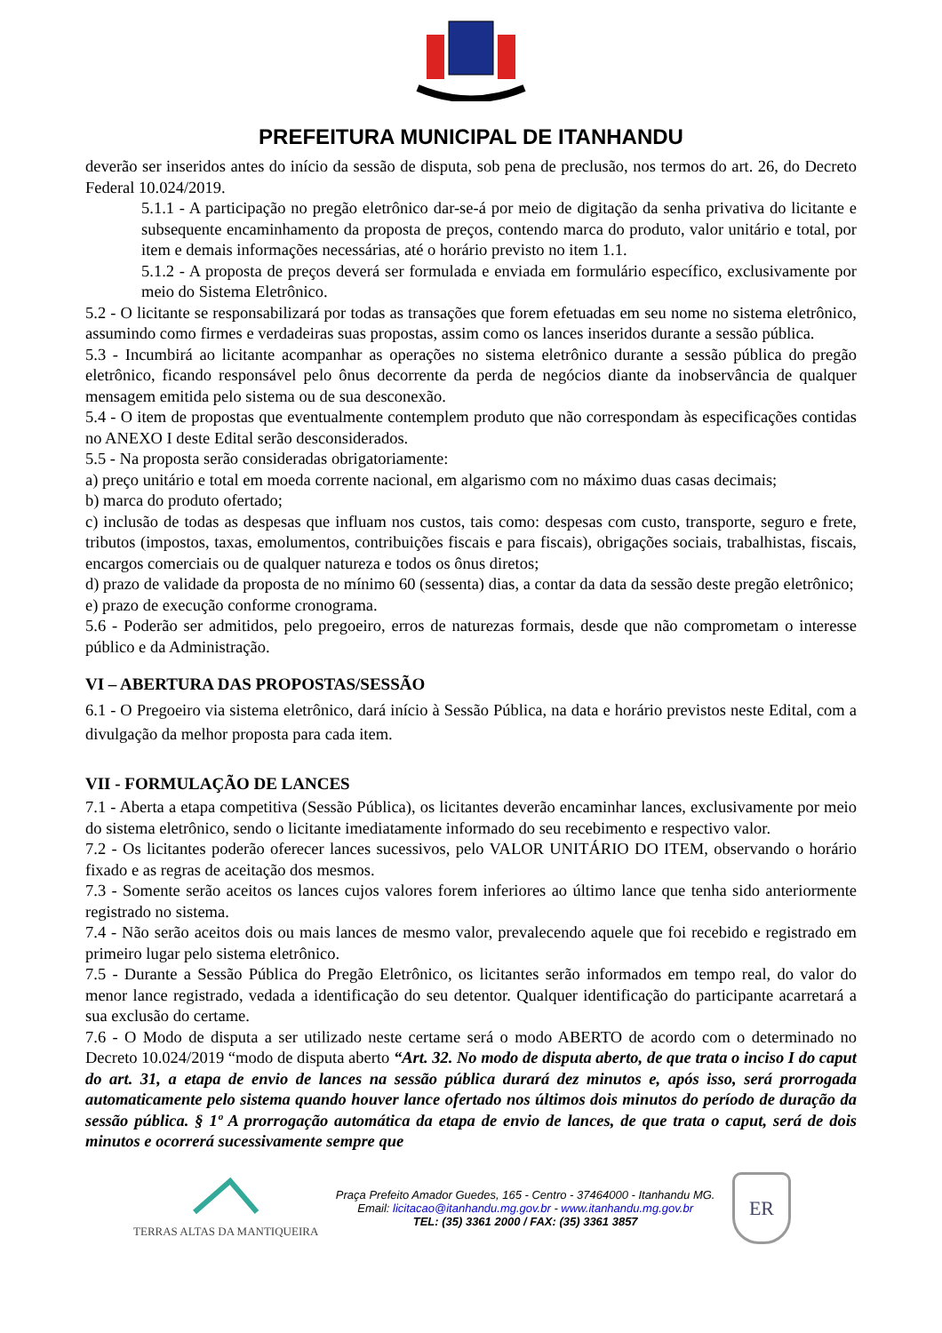PREFEITURA MUNICIPAL DE ITANHANDU
deverão ser inseridos antes do início da sessão de disputa, sob pena de preclusão, nos termos do art. 26, do Decreto Federal 10.024/2019.
5.1.1 - A participação no pregão eletrônico dar-se-á por meio de digitação da senha privativa do licitante e subsequente encaminhamento da proposta de preços, contendo marca do produto, valor unitário e total, por item e demais informações necessárias, até o horário previsto no item 1.1.
5.1.2 - A proposta de preços deverá ser formulada e enviada em formulário específico, exclusivamente por meio do Sistema Eletrônico.
5.2 - O licitante se responsabilizará por todas as transações que forem efetuadas em seu nome no sistema eletrônico, assumindo como firmes e verdadeiras suas propostas, assim como os lances inseridos durante a sessão pública.
5.3 - Incumbirá ao licitante acompanhar as operações no sistema eletrônico durante a sessão pública do pregão eletrônico, ficando responsável pelo ônus decorrente da perda de negócios diante da inobservância de qualquer mensagem emitida pelo sistema ou de sua desconexão.
5.4 - O item de propostas que eventualmente contemplem produto que não correspondam às especificações contidas no ANEXO I deste Edital serão desconsiderados.
5.5 - Na proposta serão consideradas obrigatoriamente:
a) preço unitário e total em moeda corrente nacional, em algarismo com no máximo duas casas decimais;
b) marca do produto ofertado;
c) inclusão de todas as despesas que influam nos custos, tais como: despesas com custo, transporte, seguro e frete, tributos (impostos, taxas, emolumentos, contribuições fiscais e para fiscais), obrigações sociais, trabalhistas, fiscais, encargos comerciais ou de qualquer natureza e todos os ônus diretos;
d) prazo de validade da proposta de no mínimo 60 (sessenta) dias, a contar da data da sessão deste pregão eletrônico;
e) prazo de execução conforme cronograma.
5.6 - Poderão ser admitidos, pelo pregoeiro, erros de naturezas formais, desde que não comprometam o interesse público e da Administração.
VI – ABERTURA DAS PROPOSTAS/SESSÃO
6.1 - O Pregoeiro via sistema eletrônico, dará início à Sessão Pública, na data e horário previstos neste Edital, com a divulgação da melhor proposta para cada item.
VII - FORMULAÇÃO DE LANCES
7.1 - Aberta a etapa competitiva (Sessão Pública), os licitantes deverão encaminhar lances, exclusivamente por meio do sistema eletrônico, sendo o licitante imediatamente informado do seu recebimento e respectivo valor.
7.2 - Os licitantes poderão oferecer lances sucessivos, pelo VALOR UNITÁRIO DO ITEM, observando o horário fixado e as regras de aceitação dos mesmos.
7.3 - Somente serão aceitos os lances cujos valores forem inferiores ao último lance que tenha sido anteriormente registrado no sistema.
7.4 - Não serão aceitos dois ou mais lances de mesmo valor, prevalecendo aquele que foi recebido e registrado em primeiro lugar pelo sistema eletrônico.
7.5 - Durante a Sessão Pública do Pregão Eletrônico, os licitantes serão informados em tempo real, do valor do menor lance registrado, vedada a identificação do seu detentor. Qualquer identificação do participante acarretará a sua exclusão do certame.
7.6 - O Modo de disputa a ser utilizado neste certame será o modo ABERTO de acordo com o determinado no Decreto 10.024/2019 “modo de disputa aberto “Art. 32. No modo de disputa aberto, de que trata o inciso I do caput do art. 31, a etapa de envio de lances na sessão pública durará dez minutos e, após isso, será prorrogada automaticamente pelo sistema quando houver lance ofertado nos últimos dois minutos do período de duração da sessão pública. § 1º A prorrogação automática da etapa de envio de lances, de que trata o caput, será de dois minutos e ocorrerá sucessivamente sempre que
TERRAS ALTAS DA MANTIQUEIRA
Praça Prefeito Amador Guedes, 165 - Centro - 37464000 - Itanhandu MG.
Email: licitacao@itanhandu.mg.gov.br - www.itanhandu.mg.gov.br
TEL: (35) 3361 2000 / FAX: (35) 3361 3857
ER